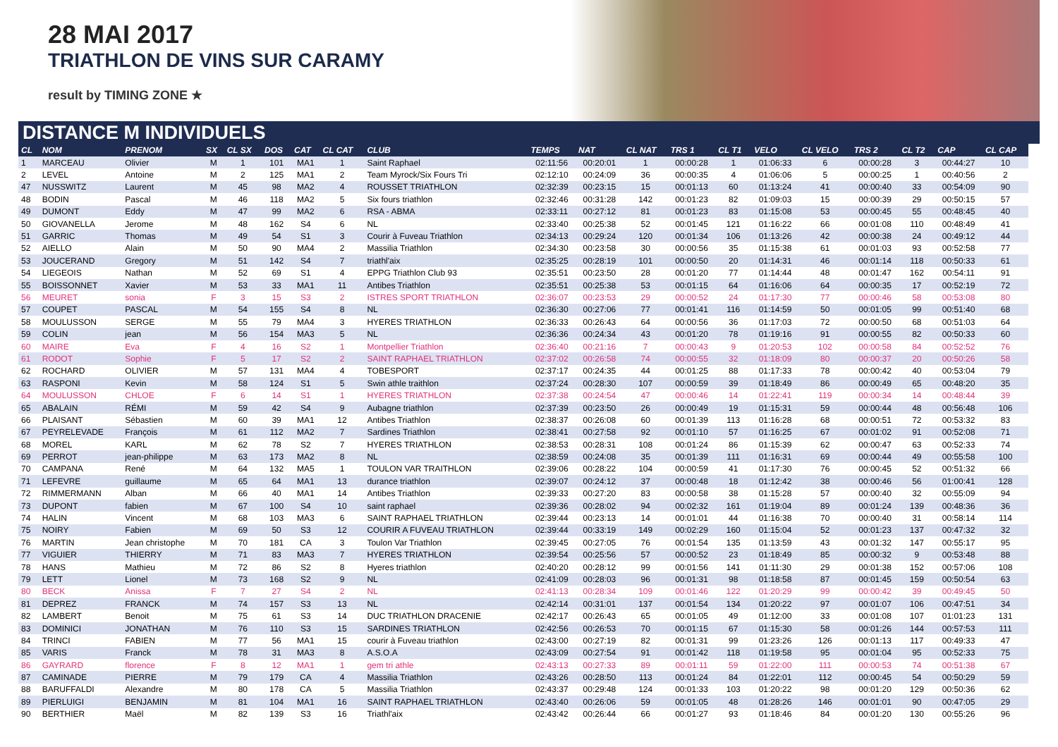28 MAI 2017
TRIATHLON DE VINS SUR CARAMY
result by TIMING ZONE ★
DISTANCE M INDIVIDUELS
| CL | NOM | PRENOM | SX | CL SX | DOS | CAT | CL CAT | CLUB | TEMPS | NAT | CL NAT | TRS 1 | CL T1 | VELO | CL VELO | TRS 2 | CL T2 | CAP | CL CAP |
| --- | --- | --- | --- | --- | --- | --- | --- | --- | --- | --- | --- | --- | --- | --- | --- | --- | --- | --- | --- |
| 1 | MARCEAU | Olivier | M | 1 | 101 | MA1 | 1 | Saint Raphael | 02:11:56 | 00:20:01 | 1 | 00:00:28 | 1 | 01:06:33 | 6 | 00:00:28 | 3 | 00:44:27 | 10 |
| 2 | LEVEL | Antoine | M | 2 | 125 | MA1 | 2 | Team Myrock/Six Fours Tri | 02:12:10 | 00:24:09 | 36 | 00:00:35 | 4 | 01:06:06 | 5 | 00:00:25 | 1 | 00:40:56 | 2 |
| 47 | NUSSWITZ | Laurent | M | 45 | 98 | MA2 | 4 | ROUSSET TRIATHLON | 02:32:39 | 00:23:15 | 15 | 00:01:13 | 60 | 01:13:24 | 41 | 00:00:40 | 33 | 00:54:09 | 90 |
| 48 | BODIN | Pascal | M | 46 | 118 | MA2 | 5 | Six fours triathlon | 02:32:46 | 00:31:28 | 142 | 00:01:23 | 82 | 01:09:03 | 15 | 00:00:39 | 29 | 00:50:15 | 57 |
| 49 | DUMONT | Eddy | M | 47 | 99 | MA2 | 6 | RSA - ABMA | 02:33:11 | 00:27:12 | 81 | 00:01:23 | 83 | 01:15:08 | 53 | 00:00:45 | 55 | 00:48:45 | 40 |
| 50 | GIOVANELLA | Jerome | M | 48 | 162 | S4 | 6 | NL | 02:33:40 | 00:25:38 | 52 | 00:01:45 | 121 | 01:16:22 | 66 | 00:01:08 | 110 | 00:48:49 | 41 |
| 51 | GARRIC | Thomas | M | 49 | 54 | S1 | 3 | Courir à Fuveau Triathlon | 02:34:13 | 00:29:24 | 120 | 00:01:34 | 106 | 01:13:26 | 42 | 00:00:38 | 24 | 00:49:12 | 44 |
| 52 | AIELLO | Alain | M | 50 | 90 | MA4 | 2 | Massilia Triathlon | 02:34:30 | 00:23:58 | 30 | 00:00:56 | 35 | 01:15:38 | 61 | 00:01:03 | 93 | 00:52:58 | 77 |
| 53 | JOUCERAND | Gregory | M | 51 | 142 | S4 | 7 | triathl'aix | 02:35:25 | 00:28:19 | 101 | 00:00:50 | 20 | 01:14:31 | 46 | 00:01:14 | 118 | 00:50:33 | 61 |
| 54 | LIEGEOIS | Nathan | M | 52 | 69 | S1 | 4 | EPPG Triathlon Club 93 | 02:35:51 | 00:23:50 | 28 | 00:01:20 | 77 | 01:14:44 | 48 | 00:01:47 | 162 | 00:54:11 | 91 |
| 55 | BOISSONNET | Xavier | M | 53 | 33 | MA1 | 11 | Antibes Triathlon | 02:35:51 | 00:25:38 | 53 | 00:01:15 | 64 | 01:16:06 | 64 | 00:00:35 | 17 | 00:52:19 | 72 |
| 56 | MEURET | sonia | F | 3 | 15 | S3 | 2 | ISTRES SPORT TRIATHLON | 02:36:07 | 00:23:53 | 29 | 00:00:52 | 24 | 01:17:30 | 77 | 00:00:46 | 58 | 00:53:08 | 80 |
| 57 | COUPET | PASCAL | M | 54 | 155 | S4 | 8 | NL | 02:36:30 | 00:27:06 | 77 | 00:01:41 | 116 | 01:14:59 | 50 | 00:01:05 | 99 | 00:51:40 | 68 |
| 58 | MOULUSSON | SERGE | M | 55 | 79 | MA4 | 3 | HYERES TRIATHLON | 02:36:33 | 00:26:43 | 64 | 00:00:56 | 36 | 01:17:03 | 72 | 00:00:50 | 68 | 00:51:03 | 64 |
| 59 | COLIN | jean | M | 56 | 154 | MA3 | 5 | NL | 02:36:36 | 00:24:34 | 43 | 00:01:20 | 78 | 01:19:16 | 91 | 00:00:55 | 82 | 00:50:33 | 60 |
| 60 | MAIRE | Eva | F | 4 | 16 | S2 | 1 | Montpellier Triathlon | 02:36:40 | 00:21:16 | 7 | 00:00:43 | 9 | 01:20:53 | 102 | 00:00:58 | 84 | 00:52:52 | 76 |
| 61 | RODOT | Sophie | F | 5 | 17 | S2 | 2 | SAINT RAPHAEL TRIATHLON | 02:37:02 | 00:26:58 | 74 | 00:00:55 | 32 | 01:18:09 | 80 | 00:00:37 | 20 | 00:50:26 | 58 |
| 62 | ROCHARD | OLIVIER | M | 57 | 131 | MA4 | 4 | TOBESPORT | 02:37:17 | 00:24:35 | 44 | 00:01:25 | 88 | 01:17:33 | 78 | 00:00:42 | 40 | 00:53:04 | 79 |
| 63 | RASPONI | Kevin | M | 58 | 124 | S1 | 5 | Swin athle traithlon | 02:37:24 | 00:28:30 | 107 | 00:00:59 | 39 | 01:18:49 | 86 | 00:00:49 | 65 | 00:48:20 | 35 |
| 64 | MOULUSSON | CHLOE | F | 6 | 14 | S1 | 1 | HYERES TRIATHLON | 02:37:38 | 00:24:54 | 47 | 00:00:46 | 14 | 01:22:41 | 119 | 00:00:34 | 14 | 00:48:44 | 39 |
| 65 | ABALAIN | RÉMI | M | 59 | 42 | S4 | 9 | Aubagne triathlon | 02:37:39 | 00:23:50 | 26 | 00:00:49 | 19 | 01:15:31 | 59 | 00:00:44 | 48 | 00:56:48 | 106 |
| 66 | PLAISANT | Sébastien | M | 60 | 39 | MA1 | 12 | Antibes Triathlon | 02:38:37 | 00:26:08 | 60 | 00:01:39 | 113 | 01:16:28 | 68 | 00:00:51 | 72 | 00:53:32 | 83 |
| 67 | PEYRELEVADE | François | M | 61 | 112 | MA2 | 7 | Sardines Triathlon | 02:38:41 | 00:27:58 | 92 | 00:01:10 | 57 | 01:16:25 | 67 | 00:01:02 | 91 | 00:52:08 | 71 |
| 68 | MOREL | KARL | M | 62 | 78 | S2 | 7 | HYERES TRIATHLON | 02:38:53 | 00:28:31 | 108 | 00:01:24 | 86 | 01:15:39 | 62 | 00:00:47 | 63 | 00:52:33 | 74 |
| 69 | PERROT | jean-philippe | M | 63 | 173 | MA2 | 8 | NL | 02:38:59 | 00:24:08 | 35 | 00:01:39 | 111 | 01:16:31 | 69 | 00:00:44 | 49 | 00:55:58 | 100 |
| 70 | CAMPANA | René | M | 64 | 132 | MA5 | 1 | TOULON VAR TRAITHLON | 02:39:06 | 00:28:22 | 104 | 00:00:59 | 41 | 01:17:30 | 76 | 00:00:45 | 52 | 00:51:32 | 66 |
| 71 | LEFEVRE | guillaume | M | 65 | 64 | MA1 | 13 | durance triathlon | 02:39:07 | 00:24:12 | 37 | 00:00:48 | 18 | 01:12:42 | 38 | 00:00:46 | 56 | 01:00:41 | 128 |
| 72 | RIMMERMANN | Alban | M | 66 | 40 | MA1 | 14 | Antibes Triathlon | 02:39:33 | 00:27:20 | 83 | 00:00:58 | 38 | 01:15:28 | 57 | 00:00:40 | 32 | 00:55:09 | 94 |
| 73 | DUPONT | fabien | M | 67 | 100 | S4 | 10 | saint raphael | 02:39:36 | 00:28:02 | 94 | 00:02:32 | 161 | 01:19:04 | 89 | 00:01:24 | 139 | 00:48:36 | 36 |
| 74 | HALIN | Vincent | M | 68 | 103 | MA3 | 6 | SAINT RAPHAEL TRIATHLON | 02:39:44 | 00:23:13 | 14 | 00:01:01 | 44 | 01:16:38 | 70 | 00:00:40 | 31 | 00:58:14 | 114 |
| 75 | NOIRY | Fabien | M | 69 | 50 | S3 | 12 | COURIR A FUVEAU TRIATHLON | 02:39:44 | 00:33:19 | 149 | 00:02:29 | 160 | 01:15:04 | 52 | 00:01:23 | 137 | 00:47:32 | 32 |
| 76 | MARTIN | Jean christophe | M | 70 | 181 | CA | 3 | Toulon Var Triathlon | 02:39:45 | 00:27:05 | 76 | 00:01:54 | 135 | 01:13:59 | 43 | 00:01:32 | 147 | 00:55:17 | 95 |
| 77 | VIGUIER | THIERRY | M | 71 | 83 | MA3 | 7 | HYERES TRIATHLON | 02:39:54 | 00:25:56 | 57 | 00:00:52 | 23 | 01:18:49 | 85 | 00:00:32 | 9 | 00:53:48 | 88 |
| 78 | HANS | Mathieu | M | 72 | 86 | S2 | 8 | Hyeres triathlon | 02:40:20 | 00:28:12 | 99 | 00:01:56 | 141 | 01:11:30 | 29 | 00:01:38 | 152 | 00:57:06 | 108 |
| 79 | LETT | Lionel | M | 73 | 168 | S2 | 9 | NL | 02:41:09 | 00:28:03 | 96 | 00:01:31 | 98 | 01:18:58 | 87 | 00:01:45 | 159 | 00:50:54 | 63 |
| 80 | BECK | Anissa | F | 7 | 27 | S4 | 2 | NL | 02:41:13 | 00:28:34 | 109 | 00:01:46 | 122 | 01:20:29 | 99 | 00:00:42 | 39 | 00:49:45 | 50 |
| 81 | DEPREZ | FRANCK | M | 74 | 157 | S3 | 13 | NL | 02:42:14 | 00:31:01 | 137 | 00:01:54 | 134 | 01:20:22 | 97 | 00:01:07 | 106 | 00:47:51 | 34 |
| 82 | LAMBERT | Benoit | M | 75 | 61 | S3 | 14 | DUC TRIATHLON DRACENIE | 02:42:17 | 00:26:43 | 65 | 00:01:05 | 49 | 01:12:00 | 33 | 00:01:08 | 107 | 01:01:23 | 131 |
| 83 | DOMINICI | JONATHAN | M | 76 | 110 | S3 | 15 | SARDINES TRIATHLON | 02:42:56 | 00:26:53 | 70 | 00:01:15 | 67 | 01:15:30 | 58 | 00:01:26 | 144 | 00:57:53 | 111 |
| 84 | TRINCI | FABIEN | M | 77 | 56 | MA1 | 15 | courir à Fuveau triathlon | 02:43:00 | 00:27:19 | 82 | 00:01:31 | 99 | 01:23:26 | 126 | 00:01:13 | 117 | 00:49:33 | 47 |
| 85 | VARIS | Franck | M | 78 | 31 | MA3 | 8 | A.S.O.A | 02:43:09 | 00:27:54 | 91 | 00:01:42 | 118 | 01:19:58 | 95 | 00:01:04 | 95 | 00:52:33 | 75 |
| 86 | GAYRARD | florence | F | 8 | 12 | MA1 | 1 | gem tri athle | 02:43:13 | 00:27:33 | 89 | 00:01:11 | 59 | 01:22:00 | 111 | 00:00:53 | 74 | 00:51:38 | 67 |
| 87 | CAMINADE | PIERRE | M | 79 | 179 | CA | 4 | Massilia Triathlon | 02:43:26 | 00:28:50 | 113 | 00:01:24 | 84 | 01:22:01 | 112 | 00:00:45 | 54 | 00:50:29 | 59 |
| 88 | BARUFFALDI | Alexandre | M | 80 | 178 | CA | 5 | Massilia Triathlon | 02:43:37 | 00:29:48 | 124 | 00:01:33 | 103 | 01:20:22 | 98 | 00:01:20 | 129 | 00:50:36 | 62 |
| 89 | PIERLUIGI | BENJAMIN | M | 81 | 104 | MA1 | 16 | SAINT RAPHAEL TRIATHLON | 02:43:40 | 00:26:06 | 59 | 00:01:05 | 48 | 01:28:26 | 146 | 00:01:01 | 90 | 00:47:05 | 29 |
| 90 | BERTHIER | Maël | M | 82 | 139 | S3 | 16 | Triathl'aix | 02:43:42 | 00:26:44 | 66 | 00:01:27 | 93 | 01:18:46 | 84 | 00:01:20 | 130 | 00:55:26 | 96 |